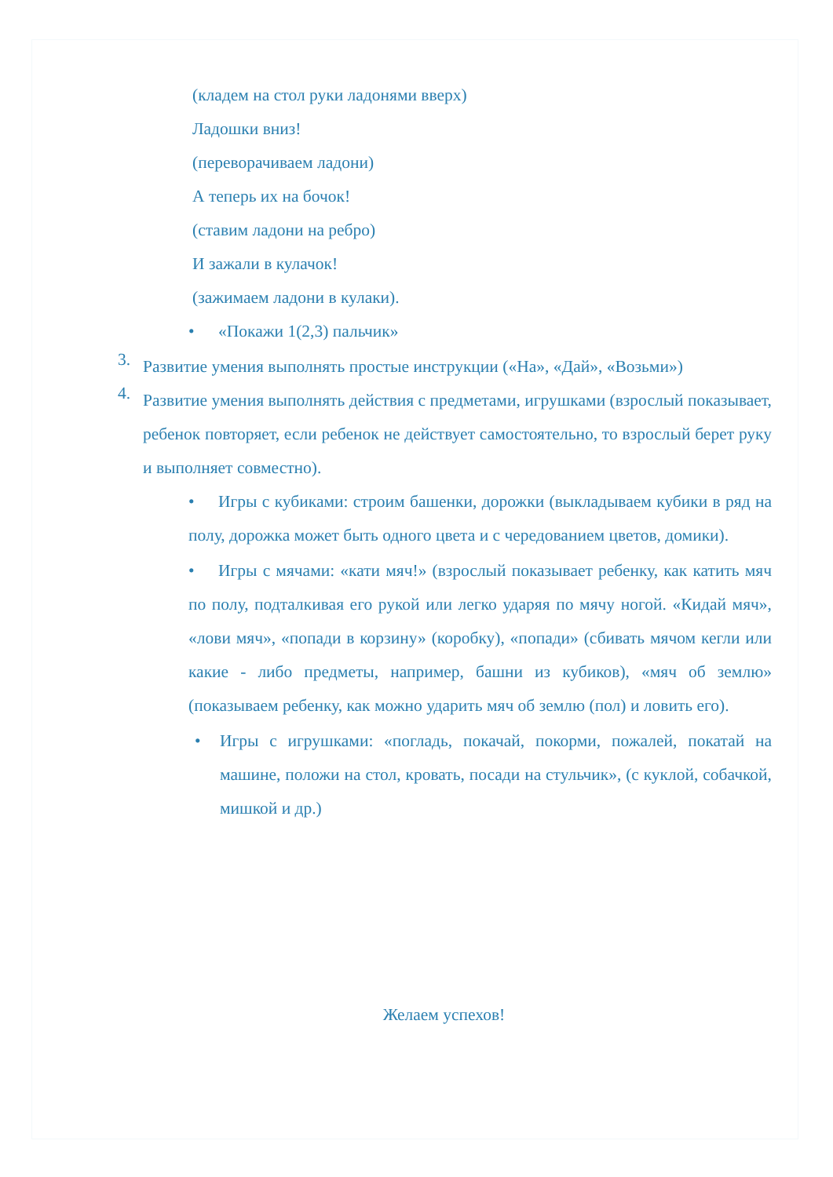(кладем на стол руки ладонями вверх)
Ладошки вниз!
(переворачиваем ладони)
А теперь их на бочок!
(ставим ладони на ребро)
И зажали в кулачок!
(зажимаем ладони в кулаки).
• «Покажи 1(2,3) пальчик»
3.
Развитие умения выполнять простые инструкции («На», «Дай», «Возьми»)
4.
Развитие умения выполнять действия с предметами, игрушками (взрослый показывает, ребенок повторяет, если ребенок не действует самостоятельно, то взрослый берет руку и выполняет совместно).
• Игры с кубиками: строим башенки, дорожки (выкладываем кубики в ряд на полу, дорожка может быть одного цвета и с чередованием цветов, домики).
• Игры с мячами: «кати мяч!» (взрослый показывает ребенку, как катить мяч по полу, подталкивая его рукой или легко ударяя по мячу ногой. «Кидай мяч», «лови мяч», «попади в корзину» (коробку), «попади» (сбивать мячом кегли или какие - либо предметы, например, башни из кубиков), «мяч об землю» (показываем ребенку, как можно ударить мяч об землю (пол) и ловить его).
• Игры с игрушками: «погладь, покачай, покорми, пожалей, покатай на машине, положи на стол, кровать, посади на стульчик», (с куклой, собачкой, мишкой и др.)
Желаем успехов!